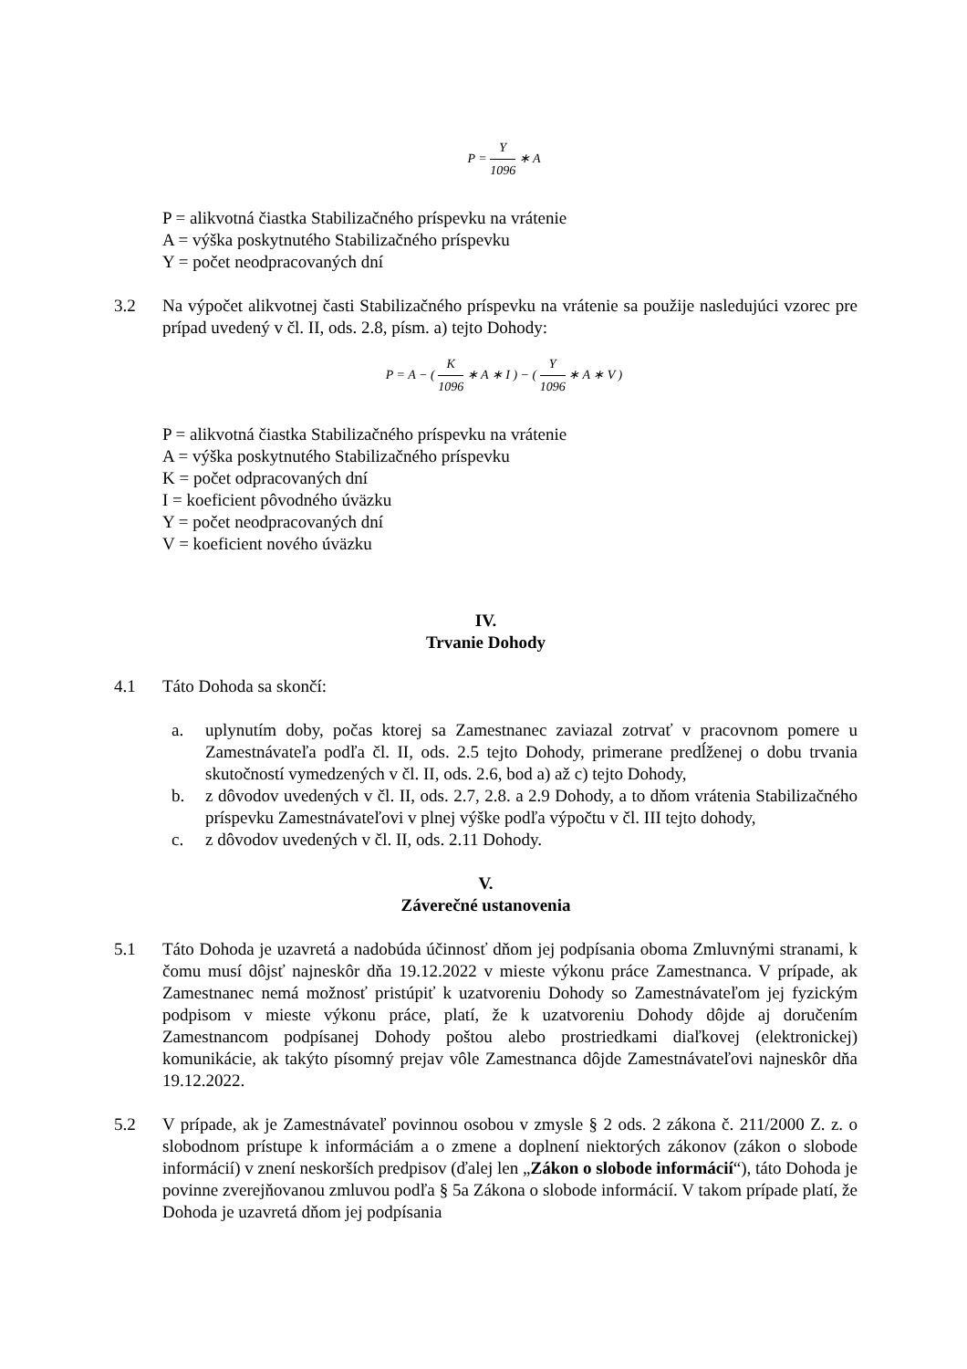P = Y 1096 ∗ A
P = alikvotná čiastka Stabilizačného príspevku na vrátenie
A = výška poskytnutého Stabilizačného príspevku
Y = počet neodpracovaných dní
3.2 Na výpočet alikvotnej časti Stabilizačného príspevku na vrátenie sa použije nasledujúci vzorec pre prípad uvedený v čl. II, ods. 2.8, písm. a) tejto Dohody:
P = A − ( K 1096 ∗ A ∗ I ) − ( Y 1096 ∗ A ∗ V )
P = alikvotná čiastka Stabilizačného príspevku na vrátenie
A = výška poskytnutého Stabilizačného príspevku
K = počet odpracovaných dní
I = koeficient pôvodného úväzku
Y = počet neodpracovaných dní
V = koeficient nového úväzku
IV.
Trvanie Dohody
4.1 Táto Dohoda sa skončí:
a. uplynutím doby, počas ktorej sa Zamestnanec zaviazal zotrvať v pracovnom pomere u Zamestnávateľa podľa čl. II, ods. 2.5 tejto Dohody, primerane predĺženej o dobu trvania skutočností vymedzených v čl. II, ods. 2.6, bod a) až c) tejto Dohody,
b. z dôvodov uvedených v čl. II, ods. 2.7, 2.8. a 2.9 Dohody, a to dňom vrátenia Stabilizačného príspevku Zamestnávateľovi v plnej výške podľa výpočtu v čl. III tejto dohody,
c. z dôvodov uvedených v čl. II, ods. 2.11 Dohody.
V.
Záverečné ustanovenia
5.1 Táto Dohoda je uzavretá a nadobúda účinnosť dňom jej podpísania oboma Zmluvnými stranami, k čomu musí dôjsť najneskôr dňa 19.12.2022 v mieste výkonu práce Zamestnanca. V prípade, ak Zamestnanec nemá možnosť pristúpiť k uzatvoreniu Dohody so Zamestnávateľom jej fyzickým podpisom v mieste výkonu práce, platí, že k uzatvoreniu Dohody dôjde aj doručením Zamestnancom podpísanej Dohody poštou alebo prostriedkami diaľkovej (elektronickej) komunikácie, ak takýto písomný prejav vôle Zamestnanca dôjde Zamestnávateľovi najneskôr dňa 19.12.2022.
5.2 V prípade, ak je Zamestnávateľ povinnou osobou v zmysle § 2 ods. 2 zákona č. 211/2000 Z. z. o slobodnom prístupe k informáciám a o zmene a doplnení niektorých zákonov (zákon o slobode informácií) v znení neskorších predpisov (ďalej len „Zákon o slobode informácií“), táto Dohoda je povinne zverejňovanou zmluvou podľa § 5a Zákona o slobode informácií. V takom prípade platí, že Dohoda je uzavretá dňom jej podpísania